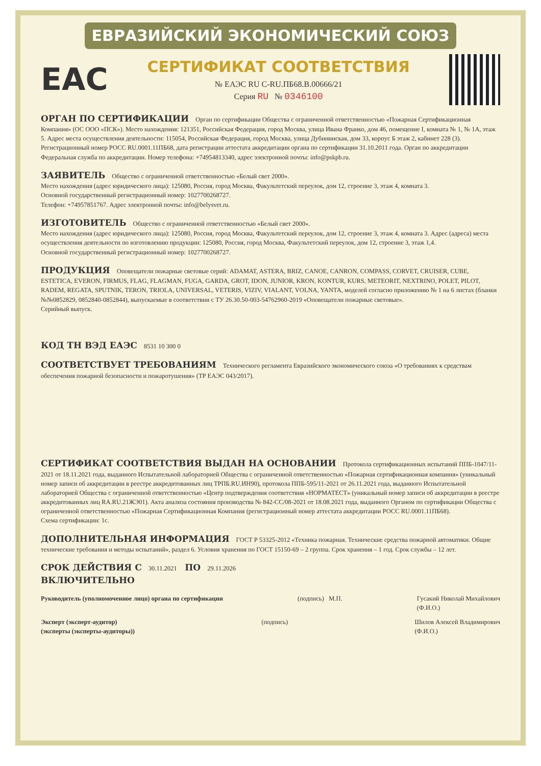ЕВРАЗИЙСКИЙ ЭКОНОМИЧЕСКИЙ СОЮЗ
EAC
СЕРТИФИКАТ СООТВЕТСТВИЯ
№ ЕАЭС RU C-RU.ПБ68.В.00666/21
Серия RU № 0346100
ОРГАН ПО СЕРТИФИКАЦИИ
Орган по сертификации Общества с ограниченной ответственностью «Пожарная Сертификационная Компания» (ОС ООО «ПСК»). Место нахождения: 121351, Российская Федерация, город Москва, улица Ивана Франко, дом 46, помещение I, комната № 1, № 1А, этаж 5. Адрес места осуществления деятельности: 115054, Российская Федерация, город Москва, улица Дубининская, дом 33, корпус Б этаж 2, кабинет 228 (3). Регистрационный номер РОСС RU.0001.11ПБ68, дата регистрации аттестата аккредитации органа по сертификации 31.10.2011 года. Орган по аккредитации Федеральная служба по аккредитации. Номер телефона: +74954813340, адрес электронной почты: info@pskpb.ru.
ЗАЯВИТЕЛЬ
Общество с ограниченной ответственностью «Белый свет 2000».
Место нахождения (адрес юридического лица): 125080, Россия, город Москва, Факультетский переулок, дом 12, строение 3, этаж 4, комната 3.
Основной государственный регистрационный номер: 1027700268727.
Телефон: +74957851767. Адрес электронной почты: info@belysvet.ru.
ИЗГОТОВИТЕЛЬ
Общество с ограниченной ответственностью «Белый свет 2000».
Место нахождения (адрес юридического лица): 125080, Россия, город Москва, Факультетский переулок, дом 12, строение 3, этаж 4, комната 3. Адрес (адреса) места осуществления деятельности по изготовлению продукции: 125080, Россия, город Москва, Факультетский переулок, дом 12, строение 3, этаж 1,4.
Основной государственный регистрационный номер: 1027700268727.
ПРОДУКЦИЯ
Оповещатели пожарные световые серий: ADAMAT, ASTERA, BRIZ, CANOE, CANRON, COMPASS, CORVET, CRUISER, CUBE, ESTETICA, EVERON, FIRMUS, FLAG, FLAGMAN, FUGA, GARDA, GROT, IDON, JUNIOR, KRON, KONTUR, KURS, METEORIT, NEXTRINO, POLET, PILOT, RADEM, REGATA, SPUTNIK, TERON, TRIOLA, UNIVERSAL, VETERIS, VIZIV, VIALANT, VOLNA, YANTA, моделей согласно приложению № 1 на 6 листах (бланки №№0852829, 0852840-0852844), выпускаемые в соответствии с ТУ 26.30.50-003-54762960-2019 «Оповещатели пожарные световые».
Серийный выпуск.
КОД ТН ВЭД ЕАЭС
8531 10 300 0
СООТВЕТСТВУЕТ ТРЕБОВАНИЯМ
Технического регламента Евразийского экономического союза «О требованиях к средствам обеспечения пожарной безопасности и пожаротушения» (ТР ЕАЭС 043/2017).
СЕРТИФИКАТ СООТВЕТСТВИЯ ВЫДАН НА ОСНОВАНИИ
Протокола сертификационных испытаний ППБ-1047/11-2021 от 18.11.2021 года, выданного Испытательной лабораторией Общества с ограниченной ответственностью «Пожарная сертификационная компания» (уникальный номер записи об аккредитации в реестре аккредитованных лиц ТРПБ.RU.ИН90), протокола ППБ-595/11-2021 от 26.11.2021 года, выданного Испытательной лабораторией Общества с ограниченной ответственностью «Центр подтверждения соответствия «НОРМАТЕСТ» (уникальный номер записи об аккредитации в реестре аккредитованных лиц RA.RU.21ЖЭ01). Акта анализа состояния производства № 842-СС/08-2021 от 18.08.2021 года, выданного Органом по сертификации Общества с ограниченной ответственностью «Пожарная Сертификационная Компания (регистрационный номер аттестата аккредитации РОСС RU.0001.11ПБ68).
Схема сертификации: 1с.
ДОПОЛНИТЕЛЬНАЯ ИНФОРМАЦИЯ
ГОСТ Р 53325-2012 «Техника пожарная. Технические средства пожарной автоматики. Общие технические требования и методы испытаний», раздел 6. Условия хранения по ГОСТ 15150-69 – 2 группа. Срок хранения – 1 год. Срок службы – 12 лет.
СРОК ДЕЙСТВИЯ С
30.11.2021
ПО
29.11.2026
ВКЛЮЧИТЕЛЬНО
Руководитель (уполномоченное лицо) органа по сертификации
(подпись) М.П. Гусакий Николай Михайлович
(Ф.И.О.)
Эксперт (эксперт-аудитор)
(эксперты (эксперты-аудиторы))
(подпись) Шилов Алексей Владимирович
(Ф.И.О.)